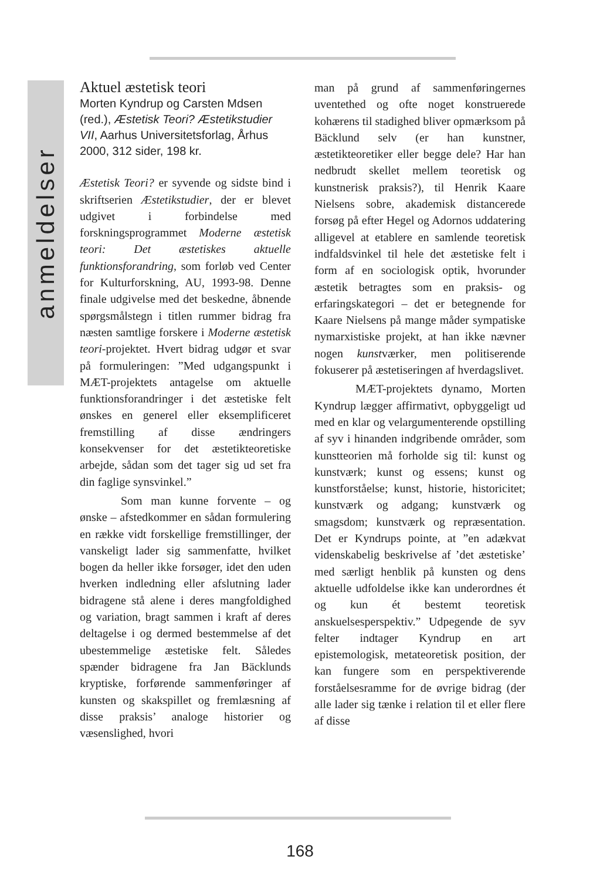anmeldelser
Aktuel æstetisk teori
Morten Kyndrup og Carsten Mdsen (red.), Æstetisk Teori? Æstetikstudier VII, Aarhus Universitetsforlag, Århus 2000, 312 sider, 198 kr.
Æstetisk Teori? er syvende og sidste bind i skriftserien Æstetikstudier, der er blevet udgivet i forbindelse med forskningsprogrammet Moderne æstetisk teori: Det æstetiskes aktuelle funktionsforandring, som forløb ved Center for Kulturforskning, AU, 1993-98. Denne finale udgivelse med det beskedne, åbnende spørgsmålstegn i titlen rummer bidrag fra næsten samtlige forskere i Moderne æstetisk teori-projektet. Hvert bidrag udgør et svar på formuleringen: ”Med udgangspunkt i MÆT-projektets antagelse om aktuelle funktionsforandringer i det æstetiske felt ønskes en generel eller eksemplificeret fremstilling af disse ændringers konsekvenser for det æstetikteoretiske arbejde, sådan som det tager sig ud set fra din faglige synsvinkel.”
Som man kunne forvente – og ønske – afstedkommer en sådan formulering en række vidt forskellige fremstillinger, der vanskeligt lader sig sammenfatte, hvilket bogen da heller ikke forsøger, idet den uden hverken indledning eller afslutning lader bidragene stå alene i deres mangfoldighed og variation, bragt sammen i kraft af deres deltagelse i og dermed bestemmelse af det ubestemmelige æstetiske felt. Således spænder bidragene fra Jan Bäcklunds kryptiske, forførende sammenføringer af kunsten og skakspillet og fremlæsning af disse praksis’ analoge historier og væsenslighed, hvori
man på grund af sammenføringernes uventethed og ofte noget konstruerede kohærens til stadighed bliver opmærksom på Bäcklund selv (er han kunstner, æstetikteoretiker eller begge dele? Har han nedbrudt skellet mellem teoretisk og kunstnerisk praksis?), til Henrik Kaare Nielsens sobre, akademisk distancerede forsøg på efter Hegel og Adornos uddatering alligevel at etablere en samlende teoretisk indfaldsvinkel til hele det æstetiske felt i form af en sociologisk optik, hvorunder æstetik betragtes som en praksis- og erfaringskategori – det er betegnende for Kaare Nielsens på mange måder sympatiske nymarxistiske projekt, at han ikke nævner nogen kunstværker, men politiserende fokuserer på æstetiseringen af hverdagslivet.
MÆT-projektets dynamo, Morten Kyndrup lægger affirmativt, opbyggeligt ud med en klar og velargumenterende opstilling af syv i hinanden indgribende områder, som kunstteorien må forholde sig til: kunst og kunstværk; kunst og essens; kunst og kunstforståelse; kunst, historie, historicitet; kunstværk og adgang; kunstværk og smagsdom; kunstværk og repræsentation. Det er Kyndrups pointe, at ”en adækvat videnskabelig beskrivelse af ’det æstetiske’ med særligt henblik på kunsten og dens aktuelle udfoldelse ikke kan underordnes ét og kun ét bestemt teoretisk anskuelsesperspektiv.” Udpegende de syv felter indtager Kyndrup en art epistemologisk, metateoretisk position, der kan fungere som en perspektiverende forståelsesramme for de øvrige bidrag (der alle lader sig tænke i relation til et eller flere af disse
168